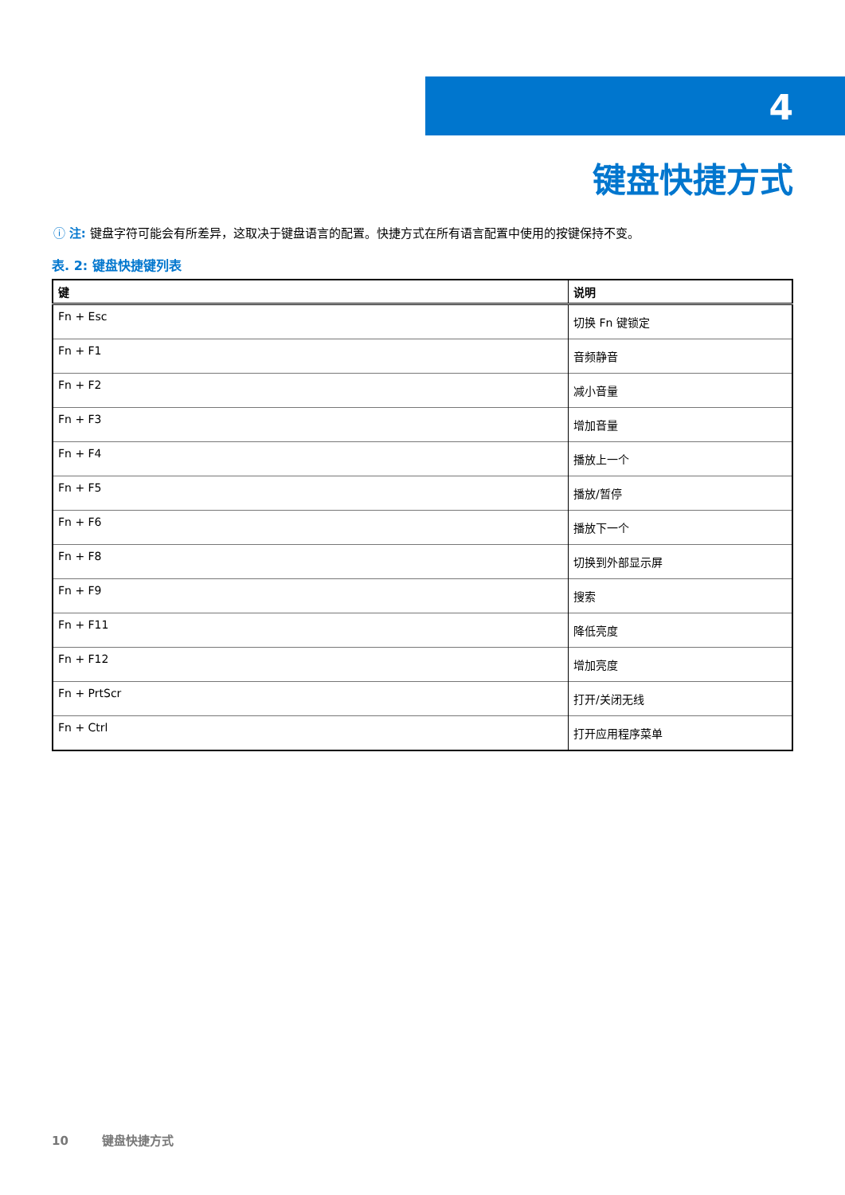4
键盘快捷方式
ⓘ 注: 键盘字符可能会有所差异，这取决于键盘语言的配置。快捷方式在所有语言配置中使用的按键保持不变。
表. 2: 键盘快捷键列表
| 键 | 说明 |
| --- | --- |
| Fn + Esc | 切换 Fn 键锁定 |
| Fn + F1 | 音频静音 |
| Fn + F2 | 减小音量 |
| Fn + F3 | 增加音量 |
| Fn + F4 | 播放上一个 |
| Fn + F5 | 播放/暂停 |
| Fn + F6 | 播放下一个 |
| Fn + F8 | 切换到外部显示屏 |
| Fn + F9 | 搜索 |
| Fn + F11 | 降低亮度 |
| Fn + F12 | 增加亮度 |
| Fn + PrtScr | 打开/关闭无线 |
| Fn + Ctrl | 打开应用程序菜单 |
10 键盘快捷方式